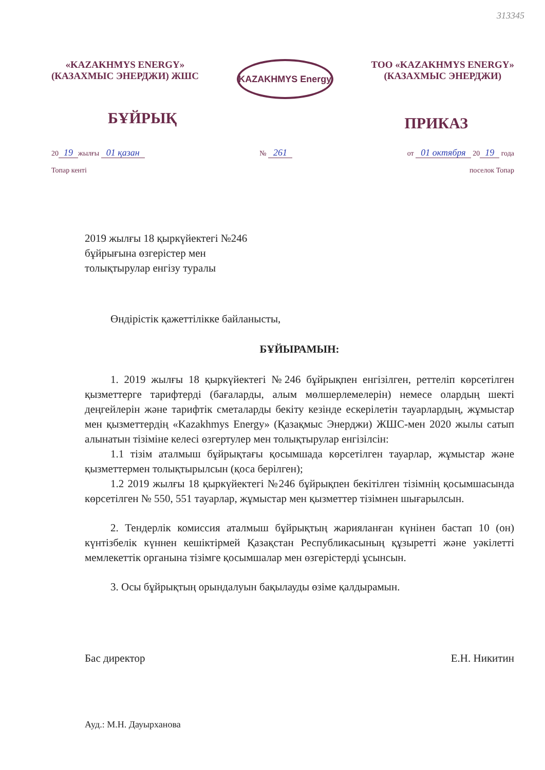313345
«KAZAKHMYS ENERGY»
(КАЗАХМЫС ЭНЕРДЖИ) ЖШС
KAZAKHMYS Energy
ТОО «KAZAKHMYS ENERGY»
(КАЗАХМЫС ЭНЕРДЖИ)
БҰЙРЫҚ
ПРИКАЗ
20 19 жылғы 01 қазан
Топар кенті
№ 261
от 01 октября 20 19 года
поселок Топар
2019 жылғы 18 қыркүйектегі №246
бұйрығына өзгерістер мен
толықтырулар енгізу туралы
Өндірістік қажеттілікке байланысты,
БҰЙЫРАМЫН:
1. 2019 жылғы 18 қыркүйектегі №246 бұйрықпен енгізілген, реттеліп көрсетілген қызметтерге тарифтерді (бағаларды, алым мөлшерлемелерін) немесе олардың шекті деңгейлерін және тарифтік сметаларды бекіту кезінде ескерілетін тауарлардың, жұмыстар мен қызметтердің «Kazakhmys Energy» (Қазақмыс Энерджи) ЖШС-мен 2020 жылы сатып алынатын тізіміне келесі өзгертулер мен толықтырулар енгізілсін:
1.1 тізім аталмыш бұйрықтағы қосымшада көрсетілген тауарлар, жұмыстар және қызметтермен толықтырылсын (қоса берілген);
1.2 2019 жылғы 18 қыркүйектегі №246 бұйрықпен бекітілген тізімнің қосымшасында көрсетілген № 550, 551 тауарлар, жұмыстар мен қызметтер тізімнен шығарылсын.
2. Тендерлік комиссия аталмыш бұйрықтың жарияланған күнінен бастап 10 (он) күнтізбелік күннен кешіктірмей Қазақстан Республикасының құзыретті және уәкілетті мемлекеттік органына тізімге қосымшалар мен өзгерістерді ұсынсын.
3. Осы бұйрықтың орындалуын бақылауды өзіме қалдырамын.
Бас директор Е.Н. Никитин
Ауд.: М.Н. Дауырханова